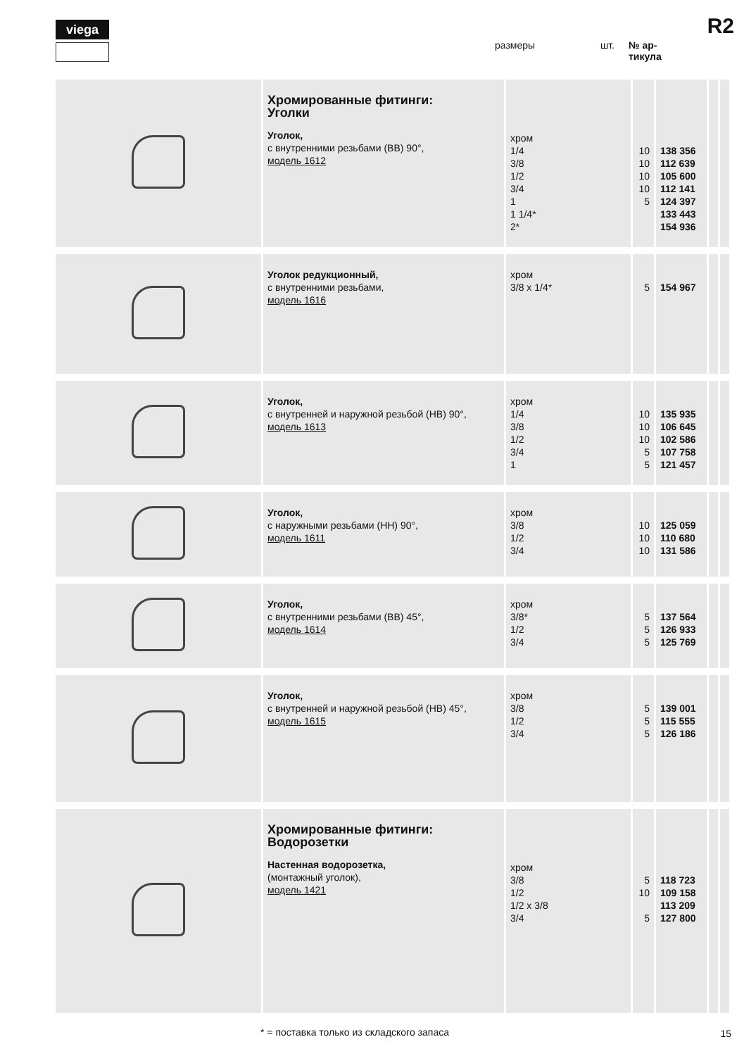viega R2
размеры шт. № ар-
тикула
| | Хромированные фитинги: Уголки Уголок, с внутренними резьбами (ВВ) 90°, модель 1612 | хром 1/4 3/8 1/2 3/4 1 1 1/4* 2* | 10 10 10 10 5 | 138 356 112 639 105 600 112 141 124 397 133 443 154 936 | | |
| | Уголок редукционный, с внутренними резьбами, модель 1616 | хром 3/8 x 1/4* | 5 | 154 967 | | |
| | Уголок, с внутренней и наружной резьбой (НВ) 90°, модель 1613 | хром 1/4 3/8 1/2 3/4 1 | 10 10 10 5 5 | 135 935 106 645 102 586 107 758 121 457 | | |
| | Уголок, с наружными резьбами (НН) 90°, модель 1611 | хром 3/8 1/2 3/4 | 10 10 10 | 125 059 110 680 131 586 | | |
| | Уголок, с внутренними резьбами (ВВ) 45°, модель 1614 | хром 3/8* 1/2 3/4 | 5 5 5 | 137 564 126 933 125 769 | | |
| | Уголок, с внутренней и наружной резьбой (НВ) 45°, модель 1615 | хром 3/8 1/2 3/4 | 5 5 5 | 139 001 115 555 126 186 | | |
| | Хромированные фитинги: Водорозетки Настенная водорозетка, (монтажный уголок), модель 1421 | хром 3/8 1/2 1/2 x 3/8 3/4 | 5 10 5 | 118 723 109 158 113 209 127 800 | | |
* = поставка только из складского запаса
15